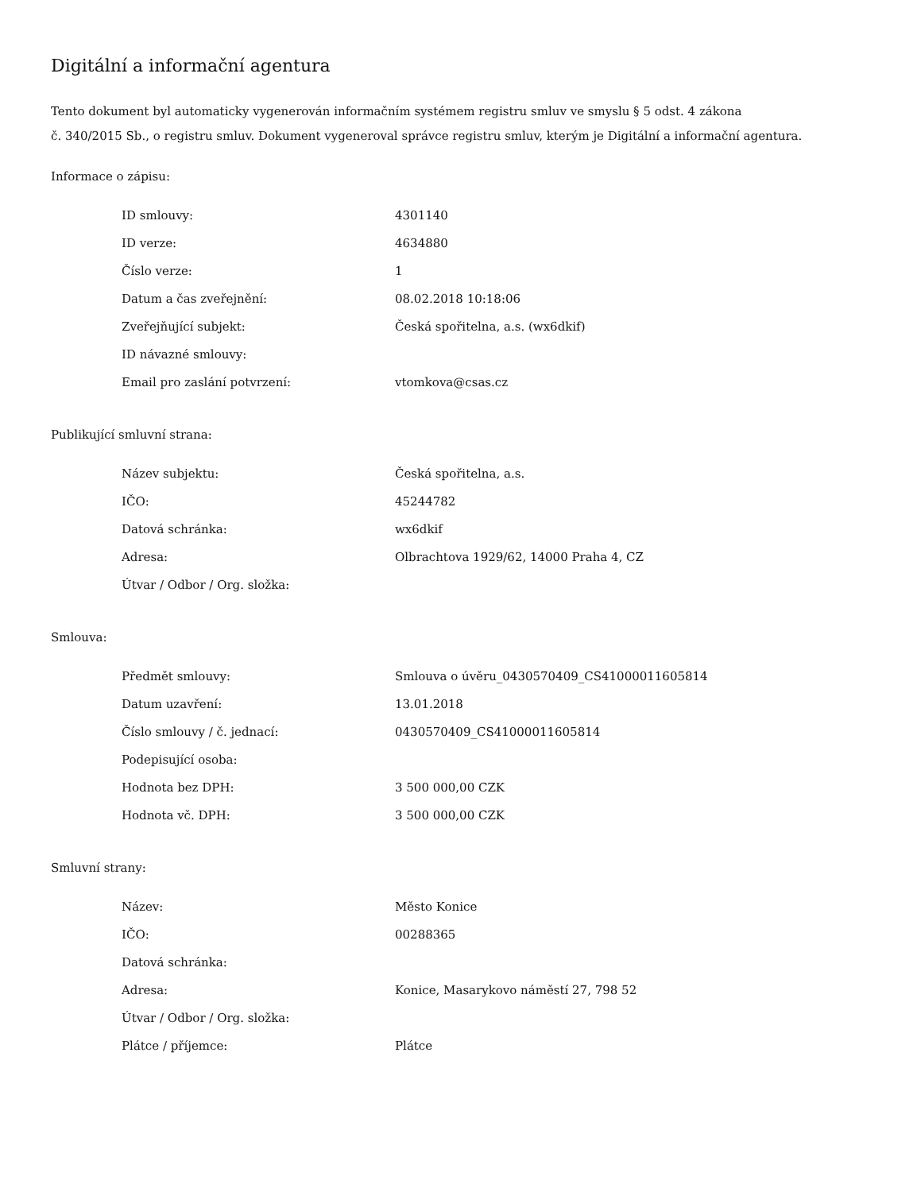Digitální a informační agentura
Tento dokument byl automaticky vygenerován informačním systémem registru smluv ve smyslu § 5 odst. 4 zákona
č. 340/2015 Sb., o registru smluv. Dokument vygeneroval správce registru smluv, kterým je Digitální a informační agentura.
Informace o zápisu:
| ID smlouvy: | 4301140 |
| ID verze: | 4634880 |
| Číslo verze: | 1 |
| Datum a čas zveřejnění: | 08.02.2018 10:18:06 |
| Zveřejňující subjekt: | Česká spořitelna, a.s. (wx6dkif) |
| ID návazné smlouvy: | |
| Email pro zaslání potvrzení: | vtomkova@csas.cz |
Publikující smluvní strana:
| Název subjektu: | Česká spořitelna, a.s. |
| IČO: | 45244782 |
| Datová schránka: | wx6dkif |
| Adresa: | Olbrachtova 1929/62, 14000 Praha 4, CZ |
| Útvar / Odbor / Org. složka: | |
Smlouva:
| Předmět smlouvy: | Smlouva o úvěru_0430570409_CS41000011605814 |
| Datum uzavření: | 13.01.2018 |
| Číslo smlouvy / č. jednací: | 0430570409_CS41000011605814 |
| Podepisující osoba: | |
| Hodnota bez DPH: | 3 500 000,00 CZK |
| Hodnota vč. DPH: | 3 500 000,00 CZK |
Smluvní strany:
| Název: | Město Konice |
| IČO: | 00288365 |
| Datová schránka: | |
| Adresa: | Konice, Masarykovo náměstí 27, 798 52 |
| Útvar / Odbor / Org. složka: | |
| Plátce / příjemce: | Plátce |